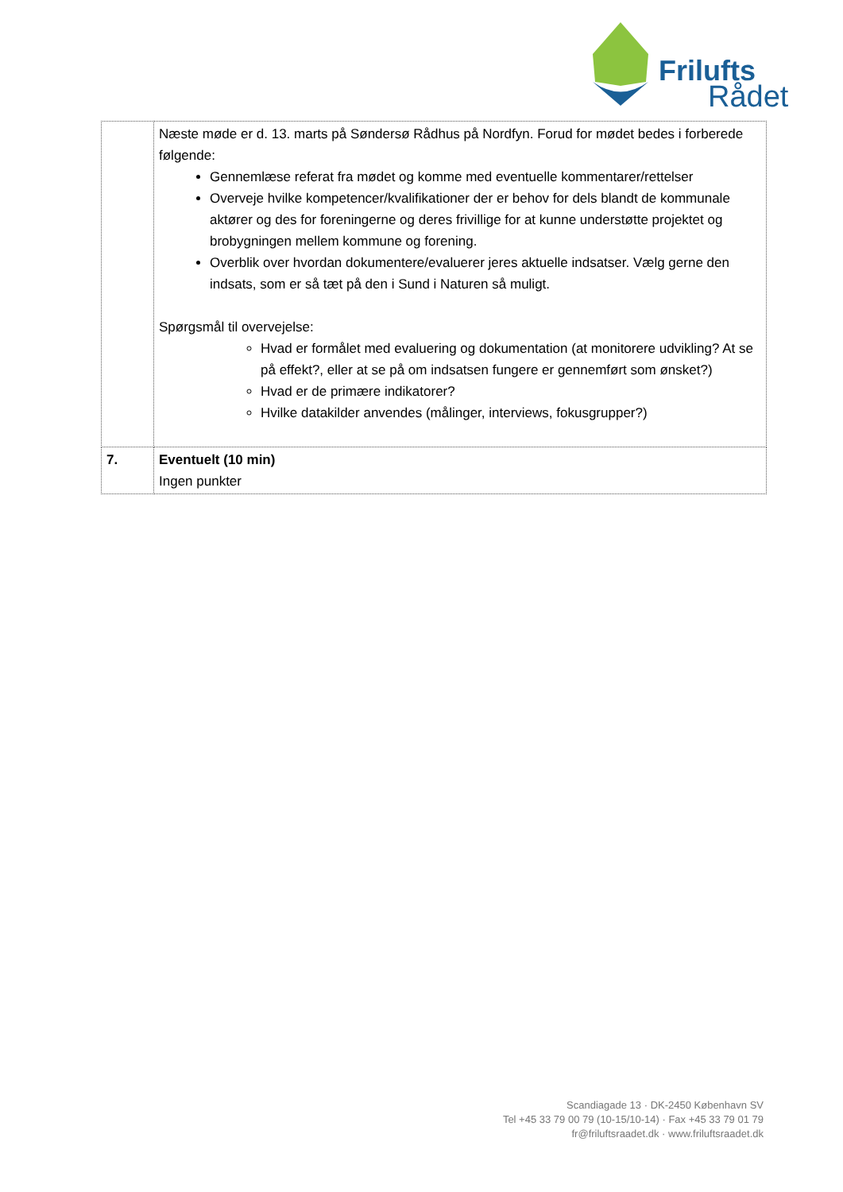Frilufts
Rådet
| | Næste møde er d. 13. marts på Søndersø Rådhus på Nordfyn. Forud for mødet bedes i forberede følgende: Gennemlæse referat fra mødet og komme med eventuelle kommentarer/rettelser Overveje hvilke kompetencer/kvalifikationer der er behov for dels blandt de kommunale aktører og des for foreningerne og deres frivillige for at kunne understøtte projektet og brobygningen mellem kommune og forening. Overblik over hvordan dokumentere/evaluerer jeres aktuelle indsatser. Vælg gerne den indsats, som er så tæt på den i Sund i Naturen så muligt. Spørgsmål til overvejelse: Hvad er formålet med evaluering og dokumentation (at monitorere udvikling? At se på effekt?, eller at se på om indsatsen fungere er gennemført som ønsket?) Hvad er de primære indikatorer? Hvilke datakilder anvendes (målinger, interviews, fokusgrupper?) |
| 7. | Eventuelt (10 min) Ingen punkter |
Scandiagade 13 · DK-2450 København SV
Tel +45 33 79 00 79 (10-15/10-14) · Fax +45 33 79 01 79
fr@friluftsraadet.dk · www.friluftsraadet.dk